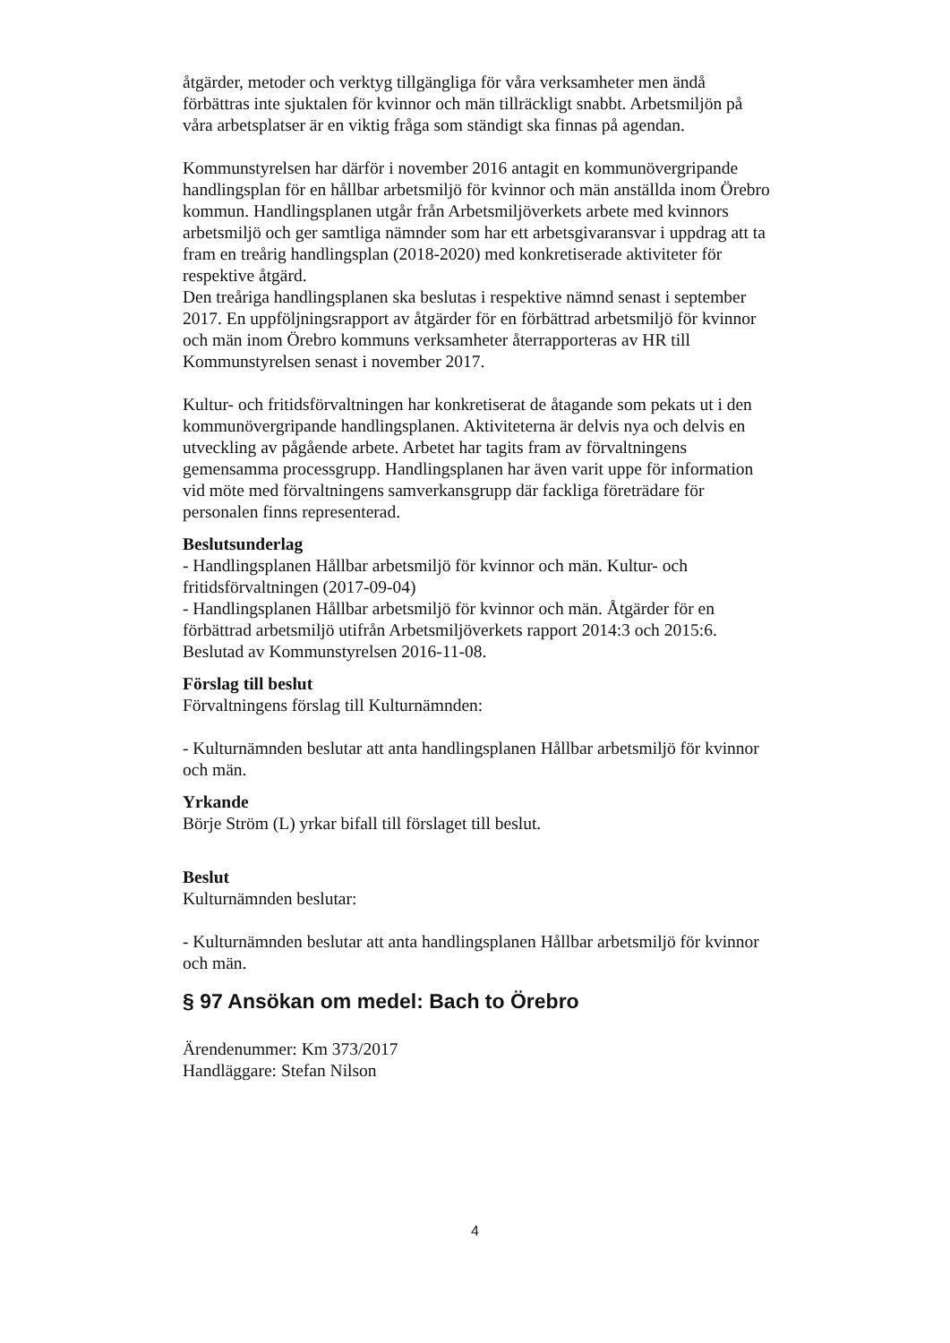åtgärder, metoder och verktyg tillgängliga för våra verksamheter men ändå förbättras inte sjuktalen för kvinnor och män tillräckligt snabbt. Arbetsmiljön på våra arbetsplatser är en viktig fråga som ständigt ska finnas på agendan.
Kommunstyrelsen har därför i november 2016 antagit en kommunövergripande handlingsplan för en hållbar arbetsmiljö för kvinnor och män anställda inom Örebro kommun. Handlingsplanen utgår från Arbetsmiljöverkets arbete med kvinnors arbetsmiljö och ger samtliga nämnder som har ett arbetsgivaransvar i uppdrag att ta fram en treårig handlingsplan (2018-2020) med konkretiserade aktiviteter för respektive åtgärd.
Den treåriga handlingsplanen ska beslutas i respektive nämnd senast i september 2017. En uppföljningsrapport av åtgärder för en förbättrad arbetsmiljö för kvinnor och män inom Örebro kommuns verksamheter återrapporteras av HR till Kommunstyrelsen senast i november 2017.
Kultur- och fritidsförvaltningen har konkretiserat de åtagande som pekats ut i den kommunövergripande handlingsplanen. Aktiviteterna är delvis nya och delvis en utveckling av pågående arbete. Arbetet har tagits fram av förvaltningens gemensamma processgrupp. Handlingsplanen har även varit uppe för information vid möte med förvaltningens samverkansgrupp där fackliga företrädare för personalen finns representerad.
Beslutsunderlag
- Handlingsplanen Hållbar arbetsmiljö för kvinnor och män. Kultur- och fritidsförvaltningen (2017-09-04)
- Handlingsplanen Hållbar arbetsmiljö för kvinnor och män. Åtgärder för en förbättrad arbetsmiljö utifrån Arbetsmiljöverkets rapport 2014:3 och 2015:6. Beslutad av Kommunstyrelsen 2016-11-08.
Förslag till beslut
Förvaltningens förslag till Kulturnämnden:
- Kulturnämnden beslutar att anta handlingsplanen Hållbar arbetsmiljö för kvinnor och män.
Yrkande
Börje Ström (L) yrkar bifall till förslaget till beslut.
Beslut
Kulturnämnden beslutar:
- Kulturnämnden beslutar att anta handlingsplanen Hållbar arbetsmiljö för kvinnor och män.
§ 97 Ansökan om medel: Bach to Örebro
Ärendenummer: Km 373/2017
Handläggare: Stefan Nilson
4